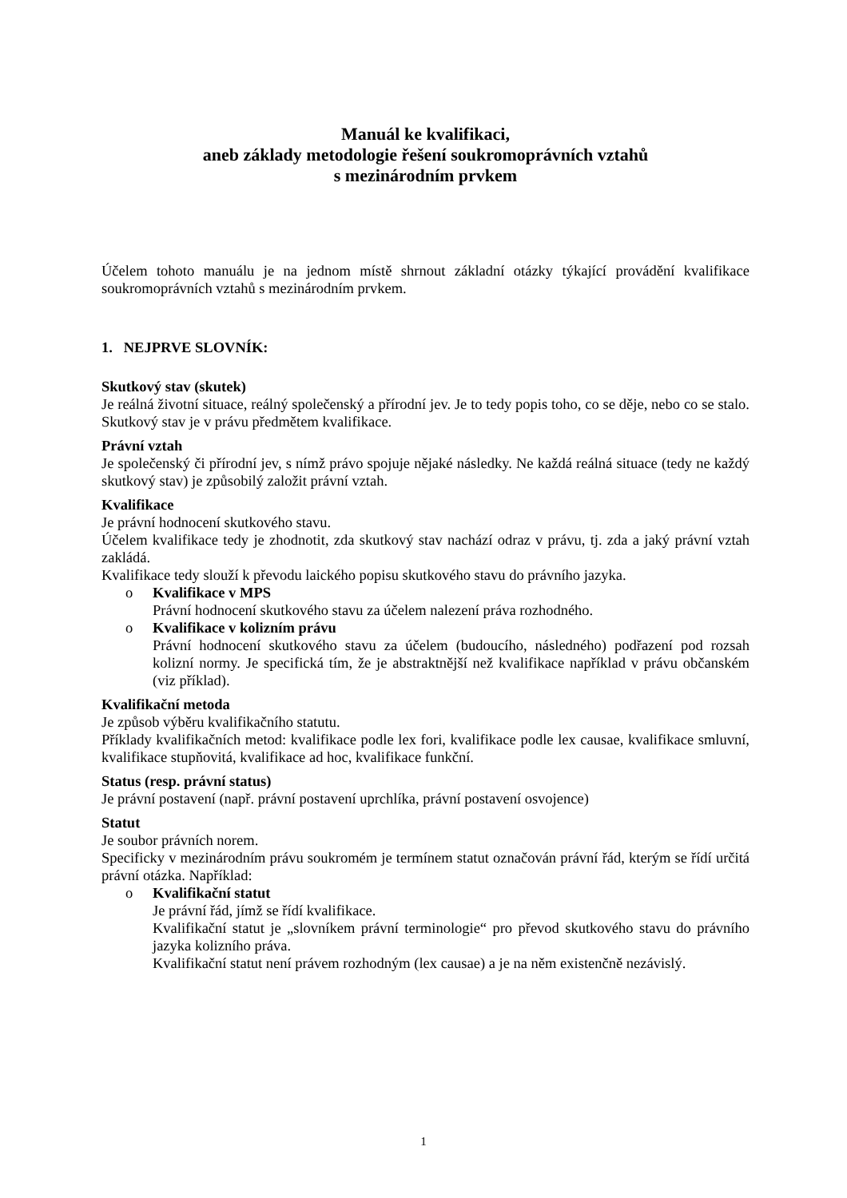Manuál ke kvalifikaci,
aneb základy metodologie řešení soukromoprávních vztahů
s mezinárodním prvkem
Účelem tohoto manuálu je na jednom místě shrnout základní otázky týkající provádění kvalifikace soukromoprávních vztahů s mezinárodním prvkem.
1. NEJPRVE SLOVNÍK:
Skutkový stav (skutek)
Je reálná životní situace, reálný společenský a přírodní jev. Je to tedy popis toho, co se děje, nebo co se stalo. Skutkový stav je v právu předmětem kvalifikace.
Právní vztah
Je společenský či přírodní jev, s nímž právo spojuje nějaké následky. Ne každá reálná situace (tedy ne každý skutkový stav) je způsobilý založit právní vztah.
Kvalifikace
Je právní hodnocení skutkového stavu.
Účelem kvalifikace tedy je zhodnotit, zda skutkový stav nachází odraz v právu, tj. zda a jaký právní vztah zakládá.
Kvalifikace tedy slouží k převodu laického popisu skutkového stavu do právního jazyka.
o Kvalifikace v MPS
Právní hodnocení skutkového stavu za účelem nalezení práva rozhodného.
o Kvalifikace v kolizním právu
Právní hodnocení skutkového stavu za účelem (budoucího, následného) podřazení pod rozsah kolizní normy. Je specifická tím, že je abstraktnější než kvalifikace například v právu občanském (viz příklad).
Kvalifikační metoda
Je způsob výběru kvalifikačního statutu.
Příklady kvalifikačních metod: kvalifikace podle lex fori, kvalifikace podle lex causae, kvalifikace smluvní, kvalifikace stupňovitá, kvalifikace ad hoc, kvalifikace funkční.
Status (resp. právní status)
Je právní postavení (např. právní postavení uprchlíka, právní postavení osvojence)
Statut
Je soubor právních norem.
Specificky v mezinárodním právu soukromém je termínem statut označován právní řád, kterým se řídí určitá právní otázka. Například:
o Kvalifikační statut
Je právní řád, jímž se řídí kvalifikace.
Kvalifikační statut je „slovníkem právní terminologie“ pro převod skutkového stavu do právního jazyka kolizního práva.
Kvalifikační statut není právem rozhodným (lex causae) a je na něm existenčně nezávislý.
1